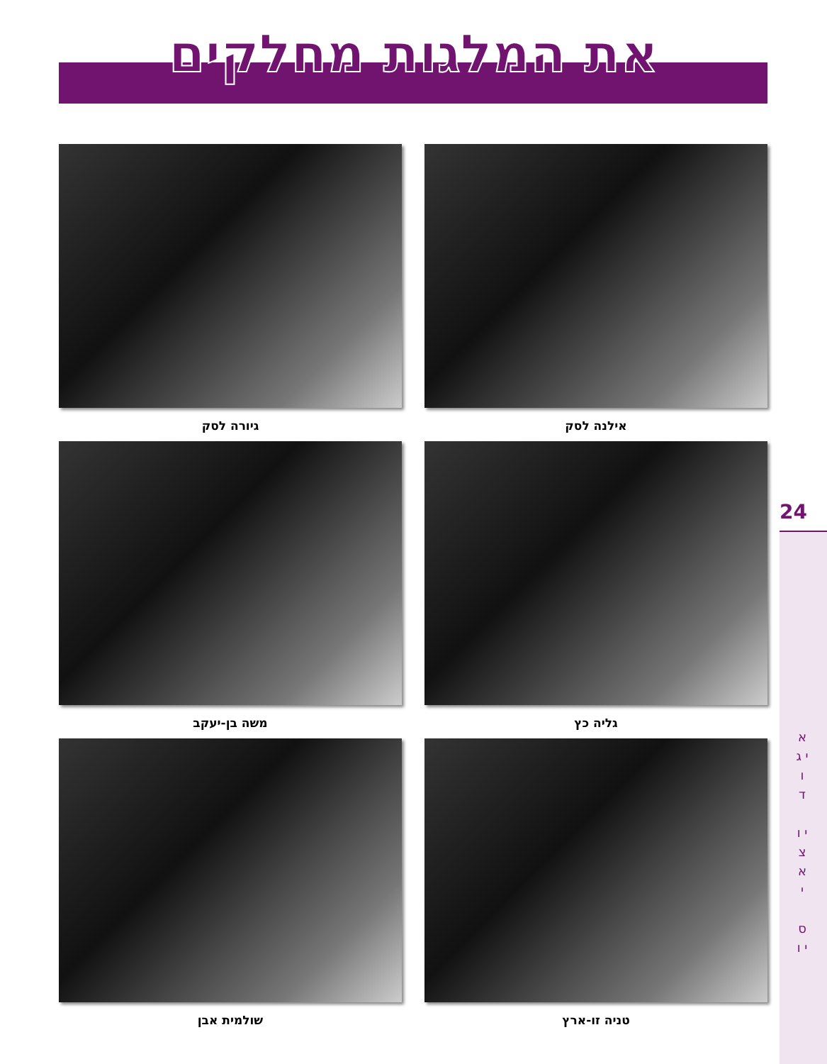את המלגות מחלקים
אילנה לסק
גיורה לסק
גליה כץ
משה בן-יעקב
טניה זו-ארץ
שולמית אבן
24
א י ג ו ד
י ו צ א י
ס י ו